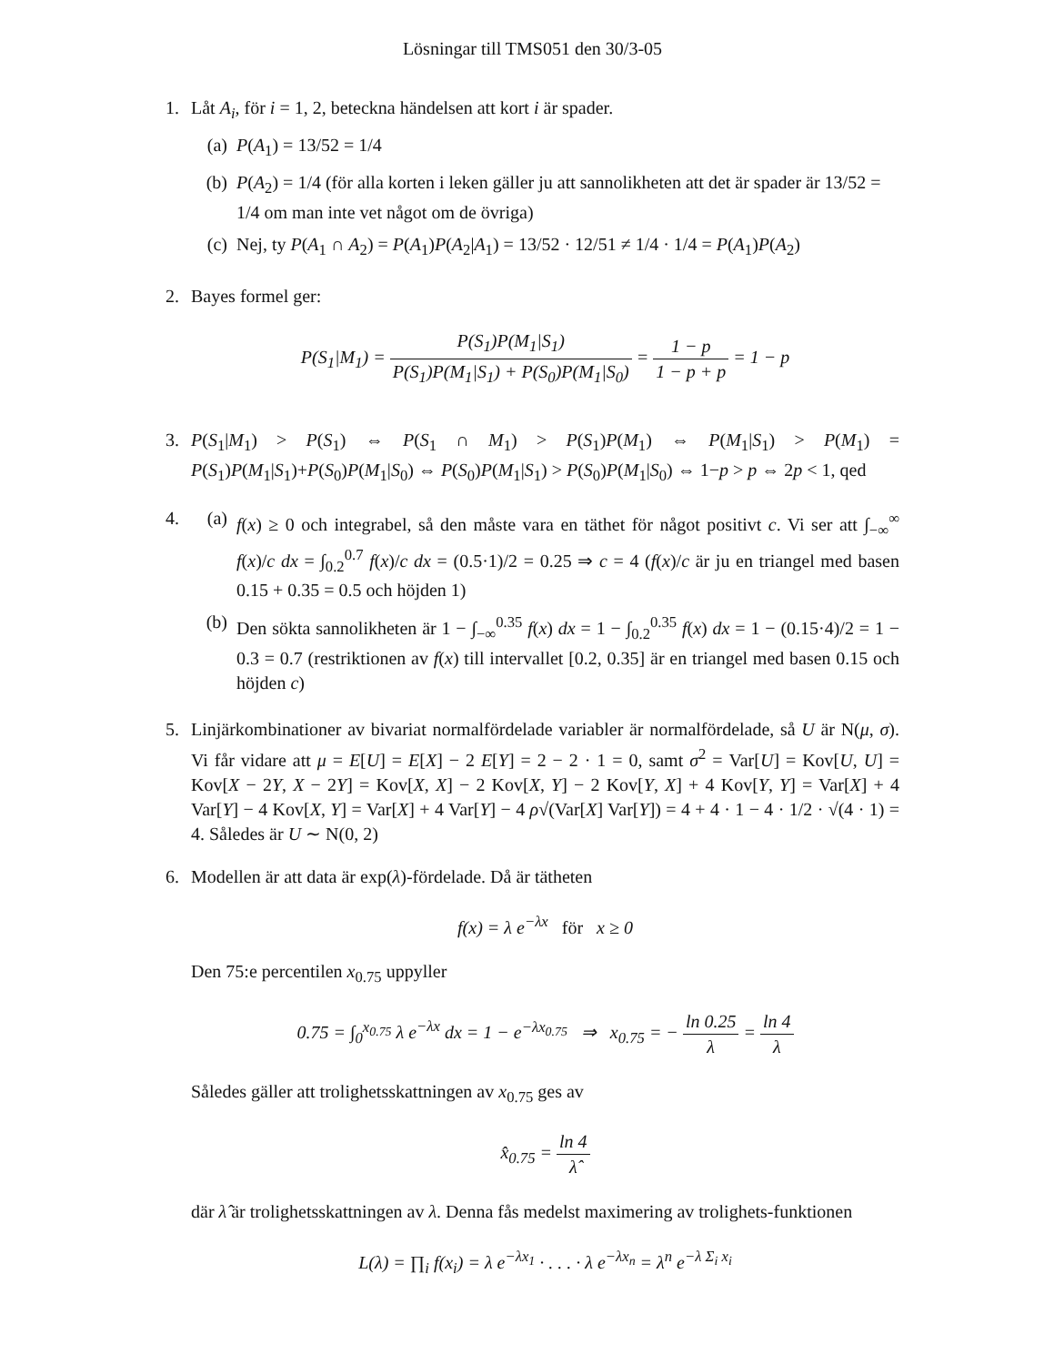Lösningar till TMS051 den 30/3-05
1. Låt A<sub>i</sub>, för i = 1, 2, beteckna händelsen att kort i är spader.
(a) P(A<sub>1</sub>) = 13/52 = 1/4
(b) P(A<sub>2</sub>) = 1/4 (för alla korten i leken gäller ju att sannolikheten att det är spader är 13/52 = 1/4 om man inte vet något om de övriga)
(c) Nej, ty P(A<sub>1</sub> ∩ A<sub>2</sub>) = P(A<sub>1</sub>)P(A<sub>2</sub>|A<sub>1</sub>) = 13/52 · 12/51 ≠ 1/4 · 1/4 = P(A<sub>1</sub>)P(A<sub>2</sub>)
2. Bayes formel ger:
P(S<sub>1</sub>|M<sub>1</sub>) = P(S<sub>1</sub>)P(M<sub>1</sub>|S<sub>1</sub>) P(S<sub>1</sub>)P(M<sub>1</sub>|S<sub>1</sub>) + P(S<sub>0</sub>)P(M<sub>1</sub>|S<sub>0</sub>) = 1 − p 1 − p + p = 1 − p
3. P(S<sub>1</sub>|M<sub>1</sub>) > P(S<sub>1</sub>) ⇔ P(S<sub>1</sub> ∩ M<sub>1</sub>) > P(S<sub>1</sub>)P(M<sub>1</sub>) ⇔ P(M<sub>1</sub>|S<sub>1</sub>) > P(M<sub>1</sub>) = P(S<sub>1</sub>)P(M<sub>1</sub>|S<sub>1</sub>)+P(S<sub>0</sub>)P(M<sub>1</sub>|S<sub>0</sub>) ⇔ P(S<sub>0</sub>)P(M<sub>1</sub>|S<sub>1</sub>) > P(S<sub>0</sub>)P(M<sub>1</sub>|S<sub>0</sub>) ⇔ 1−p > p ⇔ 2p < 1, qed
4. (a) f(x) ≥ 0 och integrabel, så den måste vara en täthet för något positivt c. Vi ser att ∫<sub>−∞</sub><sup>∞</sup> f(x)/c dx = ∫<sub>0.2</sub><sup>0.7</sup> f(x)/c dx = (0.5·1)/2 = 0.25 ⇒ c = 4 (f(x)/c är ju en triangel med basen 0.15 + 0.35 = 0.5 och höjden 1)
(b) Den sökta sannolikheten är 1 − ∫<sub>−∞</sub><sup>0.35</sup> f(x) dx = 1 − ∫<sub>0.2</sub><sup>0.35</sup> f(x) dx = 1 − (0.15·4)/2 = 1 − 0.3 = 0.7 (restriktionen av f(x) till intervallet [0.2, 0.35] är en triangel med basen 0.15 och höjden c)
5. Linjärkombinationer av bivariat normalfördelade variabler är normalfördelade, så U är N(μ, σ). Vi får vidare att μ = E[U] = E[X] − 2 E[Y] = 2 − 2 · 1 = 0, samt σ<sup>2</sup> = Var[U] = Kov[U, U] = Kov[X − 2Y, X − 2Y] = Kov[X, X] − 2 Kov[X, Y] − 2 Kov[Y, X] + 4 Kov[Y, Y] = Var[X] + 4 Var[Y] − 4 Kov[X, Y] = Var[X] + 4 Var[Y] − 4 ρ√(Var[X] Var[Y]) = 4 + 4 · 1 − 4 · 1/2 · √(4 · 1) = 4. Således är U ∼ N(0, 2)
6. Modellen är att data är exp(λ)-fördelade. Då är tätheten
f(x) = λ e<sup>−λx</sup> för x ≥ 0
Den 75:e percentilen x<sub>0.75</sub> uppyller
0.75 = ∫<sub>0</sub><sup>x<sub>0.75</sub></sup> λ e<sup>−λx</sup> dx = 1 − e<sup>−λx<sub>0.75</sub></sup> ⇒ x<sub>0.75</sub> = − ln 0.25 λ = ln 4 λ
Således gäller att trolighetsskattningen av x<sub>0.75</sub> ges av
x̂<sub>0.75</sub> = ln 4 λ̂
där λ̂ är trolighetsskattningen av λ. Denna fås medelst maximering av trolighets-funktionen
L(λ) = ∏<sub>i</sub> f(x<sub>i</sub>) = λ e<sup>−λx<sub>1</sub></sup> · . . . · λ e<sup>−λx<sub>n</sub></sup> = λ<sup>n</sup> e<sup>−λ Σ<sub>i</sub> x<sub>i</sub></sup>